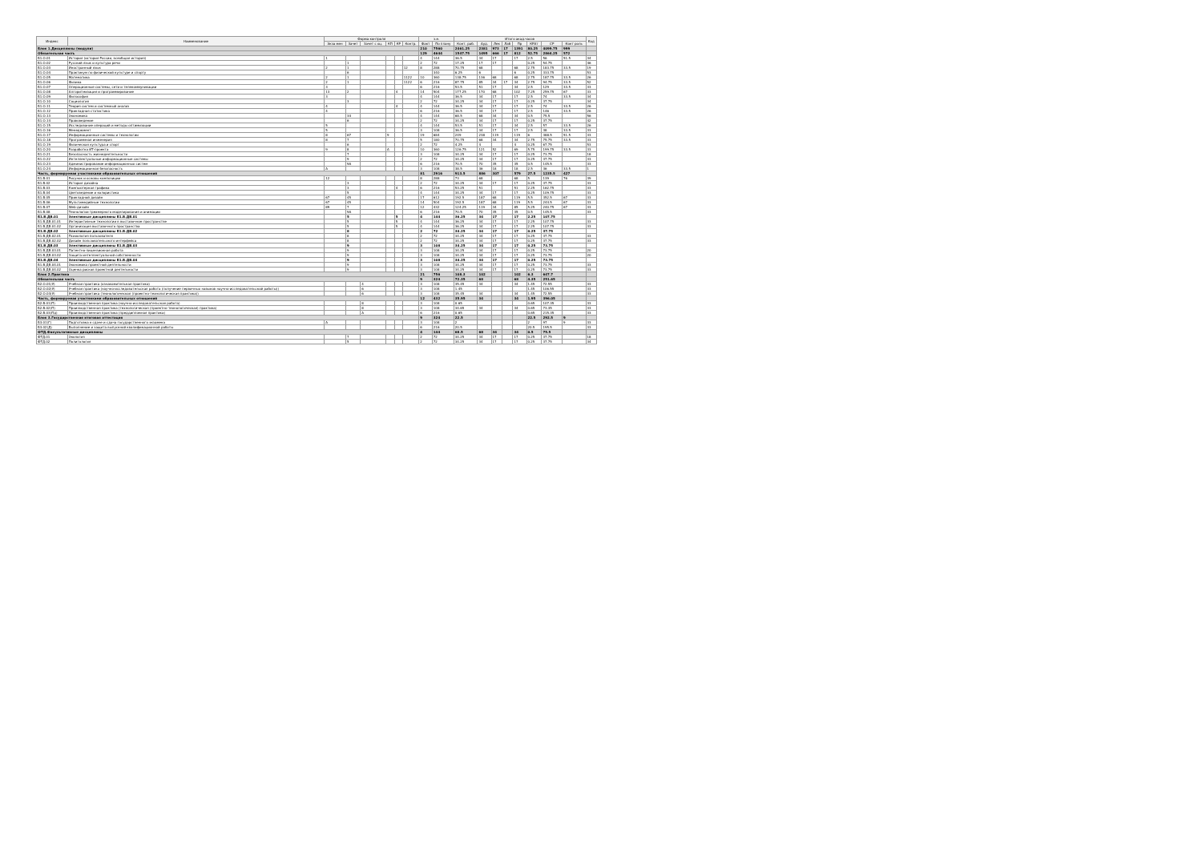| Индекс | Наименование | Форма контроля | | | | | | з.е. | | Итого акад.часов | | | | | | | | Код |
| --- | --- | --- | --- | --- | --- | --- | --- | --- | --- | --- | --- | --- | --- | --- | --- | --- | --- | --- |
| | | Экза мен | Зачет | Зачет с оц. | КП | КР | Контр. | Факт | По плану | Конт. раб. | Ауд. | Лек | Лаб | Пр | КРАт | СР | Конт роль | |
| Блок 1.Дисциплины (модули) | | | | | | | | 210 | 7560 | 2461.25 | 2381 | 973 | 17 | 1391 | 80.25 | 4099.75 | 999 | |
| Обязательная часть | | | | | | | | 129 | 4644 | 1547.75 | 1495 | 666 | 17 | 812 | 52.75 | 2864.25 | 572 | |
| Б1.О.01 | История (история России, всеобщая история) | 1 | | | | | | 4 | 144 | 36.5 | 34 | 17 | | 17 | 2.5 | 56 | 51.5 | 34 |
| Б1.О.02 | Русский язык и культура речи | | 1 | | | | | 2 | 72 | 17.25 | 17 | 17 | | | 0.25 | 54.75 | | 46 |
| Б1.О.03 | Иностранный язык | 2 | 1 | | | | 12 | 8 | 288 | 70.75 | 68 | | | 68 | 2.75 | 183.75 | 33.5 | 19 |
| Б1.О.04 | Практикум по физической культуре и спорту | | 6 | | | | | | 340 | 6.25 | 6 | | | 6 | 0.25 | 333.75 | | 53 |
| Б1.О.05 | Математика | 2 | 1 | | | | 1122 | 10 | 360 | 138.75 | 136 | 68 | | 68 | 2.75 | 187.75 | 33.5 | 26 |
| Б1.О.06 | Физика | 2 | 1 | | | | 1122 | 6 | 216 | 87.75 | 85 | 34 | 17 | 34 | 2.75 | 94.75 | 33.5 | 52 |
| Б1.О.07 | Операционные системы, сети и телекоммуникации | 3 | | | | | | 6 | 216 | 53.5 | 51 | 17 | | 34 | 2.5 | 129 | 33.5 | 33 |
| Б1.О.08 | Алгоритмизация и программирование | 13 | 2 | | | 4 | | 14 | 504 | 177.25 | 170 | 68 | | 102 | 7.25 | 259.75 | 67 | 33 |
| Б1.О.09 | Философия | 3 | | | | | | 4 | 144 | 36.5 | 34 | 17 | | 17 | 2.5 | 74 | 33.5 | 34 |
| Б1.О.10 | Социология | | 3 | | | | | 2 | 72 | 34.25 | 34 | 17 | | 17 | 0.25 | 37.75 | | 34 |
| Б1.О.11 | Теория систем и системный анализ | 4 | | | | 4 | | 4 | 144 | 36.5 | 34 | 17 | | 17 | 2.5 | 74 | 33.5 | 26 |
| Б1.О.12 | Прикладная статистика | 4 | | | | | | 6 | 216 | 36.5 | 34 | 17 | | 17 | 2.5 | 146 | 33.5 | 26 |
| Б1.О.13 | Экономика | | 34 | | | | | 4 | 144 | 68.5 | 68 | 34 | | 34 | 0.5 | 75.5 | | 56 |
| Б1.О.14 | Правоведение | | 6 | | | | | 2 | 72 | 34.25 | 34 | 17 | | 17 | 0.25 | 37.75 | | 42 |
| Б1.О.15 | Исследование операций и методы оптимизации | 5 | | | | | | 4 | 144 | 53.5 | 51 | 17 | | 34 | 2.5 | 57 | 33.5 | 26 |
| Б1.О.16 | Менеджмент | 5 | | | | | | 3 | 108 | 36.5 | 34 | 17 | | 17 | 2.5 | 38 | 33.5 | 33 |
| Б1.О.17 | Информационные системы и технологии | 8 | 67 | | 9 | | | 19 | 684 | 249 | 238 | 119 | | 119 | 6 | 388.5 | 51.5 | 33 |
| Б1.О.18 | Программная инженерия | 8 | 7 | | | | | 5 | 180 | 70.75 | 68 | 34 | | 34 | 2.75 | 75.75 | 33.5 | 33 |
| Б1.О.19 | Физическая культура и спорт | | 6 | | | | | 2 | 72 | 4.25 | 4 | | | 4 | 0.25 | 67.75 | | 53 |
| Б1.О.20 | Разработка ИТ-проекта | 9 | 8 | | A | | | 10 | 360 | 126.75 | 121 | 52 | | 69 | 5.75 | 199.75 | 33.5 | 33 |
| Б1.О.21 | Безопасность жизнедеятельности | | 7 | | | | | 3 | 108 | 34.25 | 34 | 17 | | 17 | 0.25 | 73.75 | | 18 |
| Б1.О.22 | Интеллектуальные информационные системы | | 9 | | | | | 2 | 72 | 34.25 | 34 | 17 | | 17 | 0.25 | 37.75 | | 33 |
| Б1.О.23 | Администрирование информационных систем | | 9A | | | | | 6 | 216 | 70.5 | 70 | 35 | | 35 | 0.5 | 145.5 | | 33 |
| Б1.О.24 | Информационная безопасность | A | | | | | | 3 | 108 | 38.5 | 36 | 18 | | 18 | 2.5 | 36 | 33.5 | 1 |
| Часть, формируемая участниками образовательных отношений | | | | | | | | 81 | 2916 | 913.5 | 886 | 307 | | 579 | 27.5 | 1235.5 | 427 | |
| Б1.В.01 | Рисунок и основы композиции | 12 | | | | | | 8 | 288 | 73 | 68 | | | 68 | 5 | 139 | 76 | 39 |
| Б1.В.02 | История дизайна | | 3 | | | | | 2 | 72 | 34.25 | 34 | 17 | | 17 | 0.25 | 37.75 | | 33 |
| Б1.В.03 | Компьютерная графика | | 3 | | | 4 | | 6 | 216 | 53.25 | 51 | | | 51 | 2.25 | 162.75 | | 33 |
| Б1.В.04 | Цветоведение и колористика | | 5 | | | | | 4 | 144 | 34.25 | 34 | 17 | | 17 | 0.25 | 109.75 | | 33 |
| Б1.В.05 | Прикладной дизайн | 67 | 45 | | | | | 17 | 612 | 192.5 | 187 | 68 | | 119 | 5.5 | 352.5 | 67 | 33 |
| Б1.В.06 | Мультимедийные технологии | 67 | 45 | | | | | 14 | 504 | 192.5 | 187 | 68 | | 119 | 5.5 | 244.5 | 67 | 33 |
| Б1.В.07 | Web-дизайн | 89 | 7 | | | | | 12 | 432 | 124.25 | 119 | 34 | | 85 | 5.25 | 240.75 | 67 | 33 |
| Б1.В.08 | Технологии трехмерного моделирования и анимации | | 9A | | | | | 6 | 216 | 70.5 | 70 | 35 | | 35 | 0.5 | 145.5 | | 33 |
| Б1.В.ДВ.01 | Элективные дисциплины Б1.В.ДВ.01 | | 5 | | | 5 | | 4 | 144 | 36.25 | 34 | 17 | | 17 | 2.25 | 107.75 | | |
| Б1.В.ДВ.01.01 | Интерактивные технологии в выставочном пространстве | | 5 | | | 5 | | 4 | 144 | 36.25 | 34 | 17 | | 17 | 2.25 | 107.75 | | 33 |
| Б1.В.ДВ.01.02 | Организация выставочного пространства | | 5 | | | 5 | | 4 | 144 | 36.25 | 34 | 17 | | 17 | 2.25 | 107.75 | | 33 |
| Б1.В.ДВ.02 | Элективные дисциплины Б1.В.ДВ.02 | | 8 | | | | | 2 | 72 | 34.25 | 34 | 17 | | 17 | 0.25 | 37.75 | | |
| Б1.В.ДВ.02.01 | Психология пользователя | | 8 | | | | | 2 | 72 | 34.25 | 34 | 17 | | 17 | 0.25 | 37.75 | | 33 |
| Б1.В.ДВ.02.02 | Дизайн пользовательского интерфейса | | 8 | | | | | 2 | 72 | 34.25 | 34 | 17 | | 17 | 0.25 | 37.75 | | 33 |
| Б1.В.ДВ.03 | Элективные дисциплины Б1.В.ДВ.03 | | 9 | | | | | 3 | 108 | 34.25 | 34 | 17 | | 17 | 0.25 | 73.75 | | |
| Б1.В.ДВ.03.01 | Патентно-лицензионная работа | | 9 | | | | | 3 | 108 | 34.25 | 34 | 17 | | 17 | 0.25 | 73.75 | | 20 |
| Б1.В.ДВ.03.02 | Защита интеллектуальной собственности | | 9 | | | | | 3 | 108 | 34.25 | 34 | 17 | | 17 | 0.25 | 73.75 | | 20 |
| Б1.В.ДВ.04 | Элективные дисциплины Б1.В.ДВ.04 | | 9 | | | | | 3 | 108 | 34.25 | 34 | 17 | | 17 | 0.25 | 73.75 | | |
| Б1.В.ДВ.04.01 | Экономика проектной деятельности | | 9 | | | | | 3 | 108 | 34.25 | 34 | 17 | | 17 | 0.25 | 73.75 | | 33 |
| Б1.В.ДВ.04.02 | Оценка рисков проектной деятельности | | 9 | | | | | 3 | 108 | 34.25 | 34 | 17 | | 17 | 0.25 | 73.75 | | 33 |
| Блок 2.Практика | | | | | | | | 21 | 756 | 108.3 | 102 | | | 102 | 6.3 | 647.7 | | |
| Обязательная часть | | | | | | | | 9 | 324 | 72.35 | 68 | | | 68 | 4.35 | 251.65 | | |
| Б2.О.01(У) | Учебная практика (ознакомительная практика) | | | 4 | | | | 3 | 108 | 35.45 | 34 | | | 34 | 1.45 | 72.55 | | 33 |
| Б2.О.02(У) | Учебная практика (научно-исследовательская работа (получение первичных навыков научно-исследовательской работы)) | | | 6 | | | | 3 | 108 | 1.45 | | | | | 1.45 | 106.55 | | 33 |
| Б2.О.03(У) | Учебная практика (технологическая (проектно-технологическая практика)) | | | 6 | | | | 3 | 108 | 35.45 | 34 | | | 34 | 1.45 | 72.55 | | 33 |
| Часть, формируемая участниками образовательных отношений | | | | | | | | 12 | 432 | 35.95 | 34 | | | 34 | 1.95 | 396.05 | | |
| Б2.В.01(П) | Производственная практика (научно-исследовательская работа) | | | 8 | | | | 3 | 108 | 0.65 | | | | | 0.65 | 107.35 | | 33 |
| Б2.В.02(П) | Производственная практика (технологическая (проектно-технологическая) практика) | | | 8 | | | | 3 | 108 | 34.65 | 34 | | | 34 | 0.65 | 73.35 | | 33 |
| Б2.В.03(Пд) | Производственная практика (преддипломная практика) | | | A | | | | 6 | 216 | 0.65 | | | | | 0.65 | 215.35 | | 33 |
| Блок 3.Государственная итоговая аттестация | | | | | | | | 9 | 324 | 22.5 | | | | | 22.5 | 292.5 | 9 | |
| Б3.01(Г) | Подготовка к сдаче и сдача государственного экзамена | A | | | | | | 3 | 108 | 2 | | | | | 2 | 97 | 9 | 33 |
| Б3.02(Д) | Выполнение и защита выпускной квалификационной работы | | | | | | | 6 | 216 | 20.5 | | | | | 20.5 | 195.5 | | 33 |
| ФТД.Факультативные дисциплины | | | | | | | | 4 | 144 | 68.5 | 68 | 34 | | 34 | 0.5 | 75.5 | | |
| ФТД.01 | Экология | | 7 | | | | | 2 | 72 | 34.25 | 34 | 17 | | 17 | 0.25 | 37.75 | | 18 |
| ФТД.02 | Политология | | 5 | | | | | 2 | 72 | 34.25 | 34 | 17 | | 17 | 0.25 | 37.75 | | 34 |